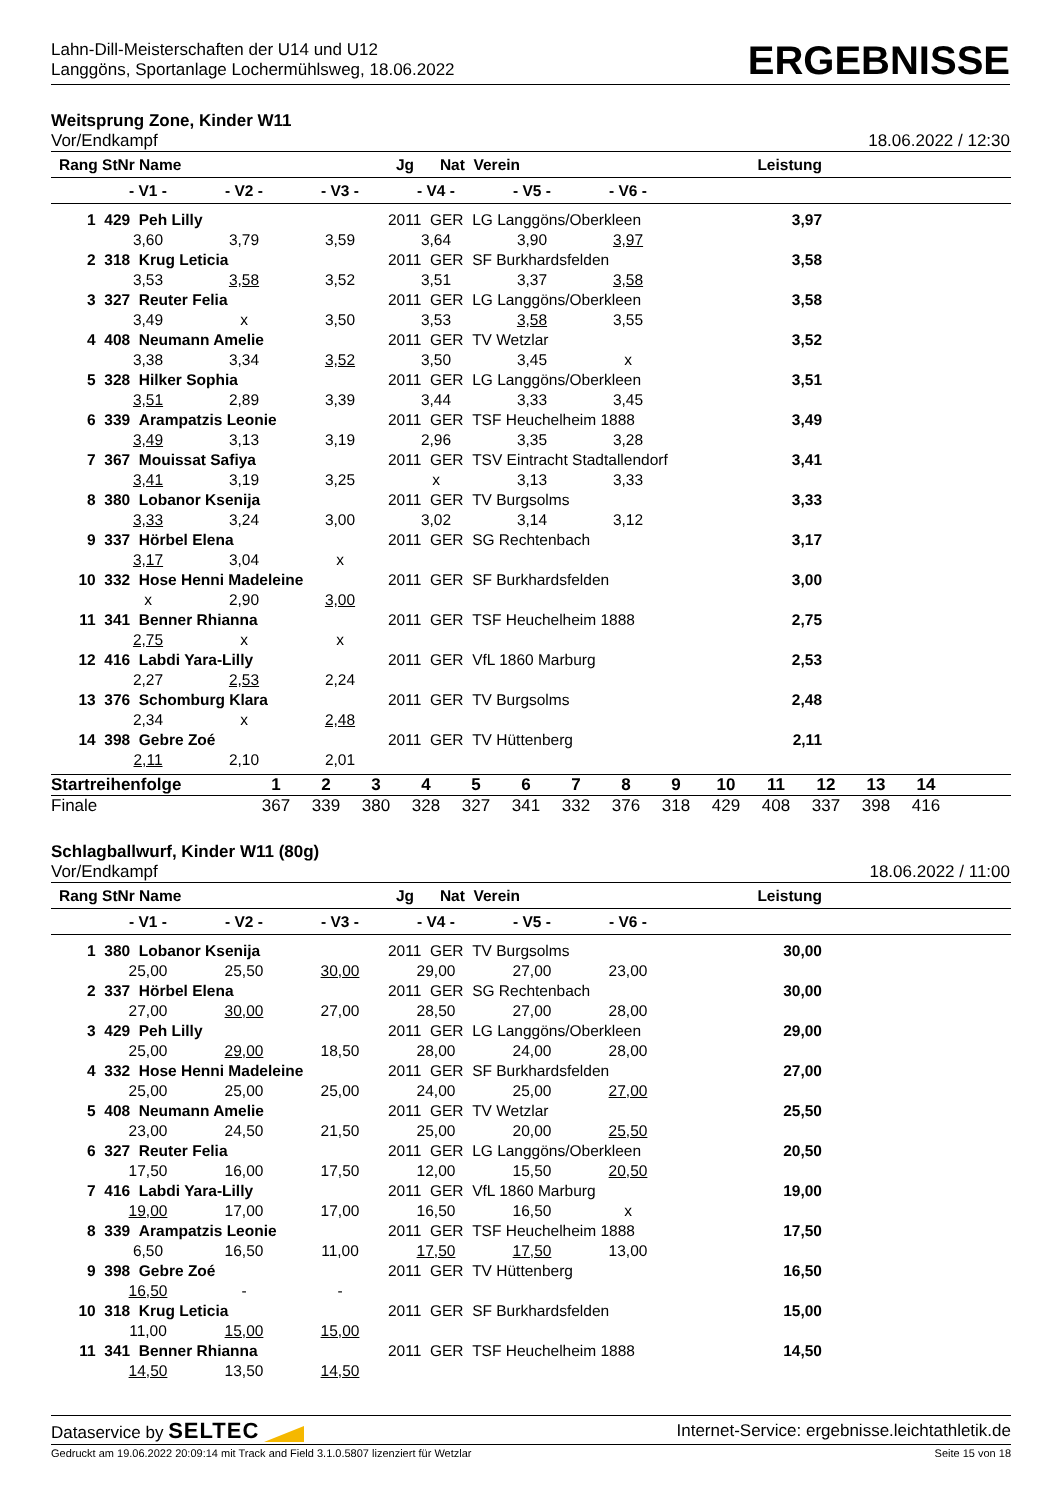Lahn-Dill-Meisterschaften der U14 und U12
Langgöns, Sportanlage Lochermühlsweg, 18.06.2022
ERGEBNISSE
Weitsprung Zone, Kinder W11
Vor/Endkampf 18.06.2022 / 12:30
| Rang StNr Name | | | | Jg Nat Verein | | | Leistung | |
| --- | --- | --- | --- | --- | --- | --- | --- | --- |
| | - V1 - | - V2 - | - V3 - | - V4 - | - V5 - | - V6 - | | |
| 1 | 429 Peh Lilly | | | 2011 GER LG Langgöns/Oberkleen | | | 3,97 | |
| | 3,60 | 3,79 | 3,59 | 3,64 | 3,90 | 3,97 | | |
| 2 | 318 Krug Leticia | | | 2011 GER SF Burkhardsfelden | | | 3,58 | |
| | 3,53 | 3,58 | 3,52 | 3,51 | 3,37 | 3,58 | | |
| 3 | 327 Reuter Felia | | | 2011 GER LG Langgöns/Oberkleen | | | 3,58 | |
| | 3,49 | x | 3,50 | 3,53 | 3,58 | 3,55 | | |
| 4 | 408 Neumann Amelie | | | 2011 GER TV Wetzlar | | | 3,52 | |
| | 3,38 | 3,34 | 3,52 | 3,50 | 3,45 | x | | |
| 5 | 328 Hilker Sophia | | | 2011 GER LG Langgöns/Oberkleen | | | 3,51 | |
| | 3,51 | 2,89 | 3,39 | 3,44 | 3,33 | 3,45 | | |
| 6 | 339 Arampatzis Leonie | | | 2011 GER TSF Heuchelheim 1888 | | | 3,49 | |
| | 3,49 | 3,13 | 3,19 | 2,96 | 3,35 | 3,28 | | |
| 7 | 367 Mouissat Safiya | | | 2011 GER TSV Eintracht Stadtallendorf | | | 3,41 | |
| | 3,41 | 3,19 | 3,25 | x | 3,13 | 3,33 | | |
| 8 | 380 Lobanor Ksenija | | | 2011 GER TV Burgsolms | | | 3,33 | |
| | 3,33 | 3,24 | 3,00 | 3,02 | 3,14 | 3,12 | | |
| 9 | 337 Hörbel Elena | | | 2011 GER SG Rechtenbach | | | 3,17 | |
| | 3,17 | 3,04 | x | | | | | |
| 10 | 332 Hose Henni Madeleine | | | 2011 GER SF Burkhardsfelden | | | 3,00 | |
| | x | 2,90 | 3,00 | | | | | |
| 11 | 341 Benner Rhianna | | | 2011 GER TSF Heuchelheim 1888 | | | 2,75 | |
| | 2,75 | x | x | | | | | |
| 12 | 416 Labdi Yara-Lilly | | | 2011 GER VfL 1860 Marburg | | | 2,53 | |
| | 2,27 | 2,53 | 2,24 | | | | | |
| 13 | 376 Schomburg Klara | | | 2011 GER TV Burgsolms | | | 2,48 | |
| | 2,34 | x | 2,48 | | | | | |
| 14 | 398 Gebre Zoé | | | 2011 GER TV Hüttenberg | | | 2,11 | |
| | 2,11 | 2,10 | 2,01 | | | | | |
| Startreihenfolge | 1 | 2 | 3 | 4 | 5 | 6 | 7 | 8 | 9 | 10 | 11 | 12 | 13 | 14 | |
| Finale | 367 | 339 | 380 | 328 | 327 | 341 | 332 | 376 | 318 | 429 | 408 | 337 | 398 | 416 | |
Schlagballwurf, Kinder W11 (80g)
Vor/Endkampf 18.06.2022 / 11:00
| Rang StNr Name | | | | Jg Nat Verein | | | Leistung | |
| --- | --- | --- | --- | --- | --- | --- | --- | --- |
| | - V1 - | - V2 - | - V3 - | - V4 - | - V5 - | - V6 - | | |
| 1 | 380 Lobanor Ksenija | | | 2011 GER TV Burgsolms | | | 30,00 | |
| | 25,00 | 25,50 | 30,00 | 29,00 | 27,00 | 23,00 | | |
| 2 | 337 Hörbel Elena | | | 2011 GER SG Rechtenbach | | | 30,00 | |
| | 27,00 | 30,00 | 27,00 | 28,50 | 27,00 | 28,00 | | |
| 3 | 429 Peh Lilly | | | 2011 GER LG Langgöns/Oberkleen | | | 29,00 | |
| | 25,00 | 29,00 | 18,50 | 28,00 | 24,00 | 28,00 | | |
| 4 | 332 Hose Henni Madeleine | | | 2011 GER SF Burkhardsfelden | | | 27,00 | |
| | 25,00 | 25,00 | 25,00 | 24,00 | 25,00 | 27,00 | | |
| 5 | 408 Neumann Amelie | | | 2011 GER TV Wetzlar | | | 25,50 | |
| | 23,00 | 24,50 | 21,50 | 25,00 | 20,00 | 25,50 | | |
| 6 | 327 Reuter Felia | | | 2011 GER LG Langgöns/Oberkleen | | | 20,50 | |
| | 17,50 | 16,00 | 17,50 | 12,00 | 15,50 | 20,50 | | |
| 7 | 416 Labdi Yara-Lilly | | | 2011 GER VfL 1860 Marburg | | | 19,00 | |
| | 19,00 | 17,00 | 17,00 | 16,50 | 16,50 | x | | |
| 8 | 339 Arampatzis Leonie | | | 2011 GER TSF Heuchelheim 1888 | | | 17,50 | |
| | 6,50 | 16,50 | 11,00 | 17,50 | 17,50 | 13,00 | | |
| 9 | 398 Gebre Zoé | | | 2011 GER TV Hüttenberg | | | 16,50 | |
| | 16,50 | - | - | | | | | |
| 10 | 318 Krug Leticia | | | 2011 GER SF Burkhardsfelden | | | 15,00 | |
| | 11,00 | 15,00 | 15,00 | | | | | |
| 11 | 341 Benner Rhianna | | | 2011 GER TSF Heuchelheim 1888 | | | 14,50 | |
| | 14,50 | 13,50 | 14,50 | | | | | |
Dataservice by SELTEC Internet-Service: ergebnisse.leichtathletik.de
Gedruckt am 19.06.2022 20:09:14 mit Track and Field 3.1.0.5807 lizenziert für Wetzlar Seite 15 von 18